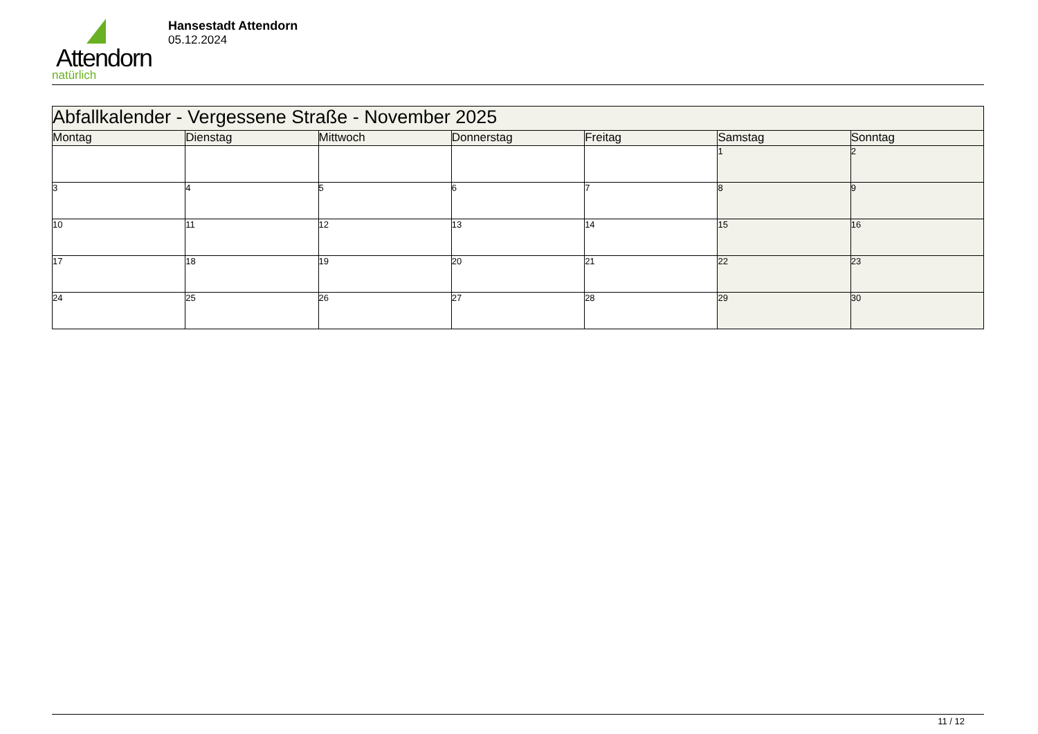Attendorn
natürlich
Hansestadt Attendorn
05.12.2024
| Abfallkalender - Vergessene Straße - November 2025 | | | | | | |
| Montag | Dienstag | Mittwoch | Donnerstag | Freitag | Samstag | Sonntag |
| | | | | | 1 | 2 |
| 3 | 4 | 5 | 6 | 7 | 8 | 9 |
| 10 | 11 | 12 | 13 | 14 | 15 | 16 |
| 17 | 18 | 19 | 20 | 21 | 22 | 23 |
| 24 | 25 | 26 | 27 | 28 | 29 | 30 |
11 / 12